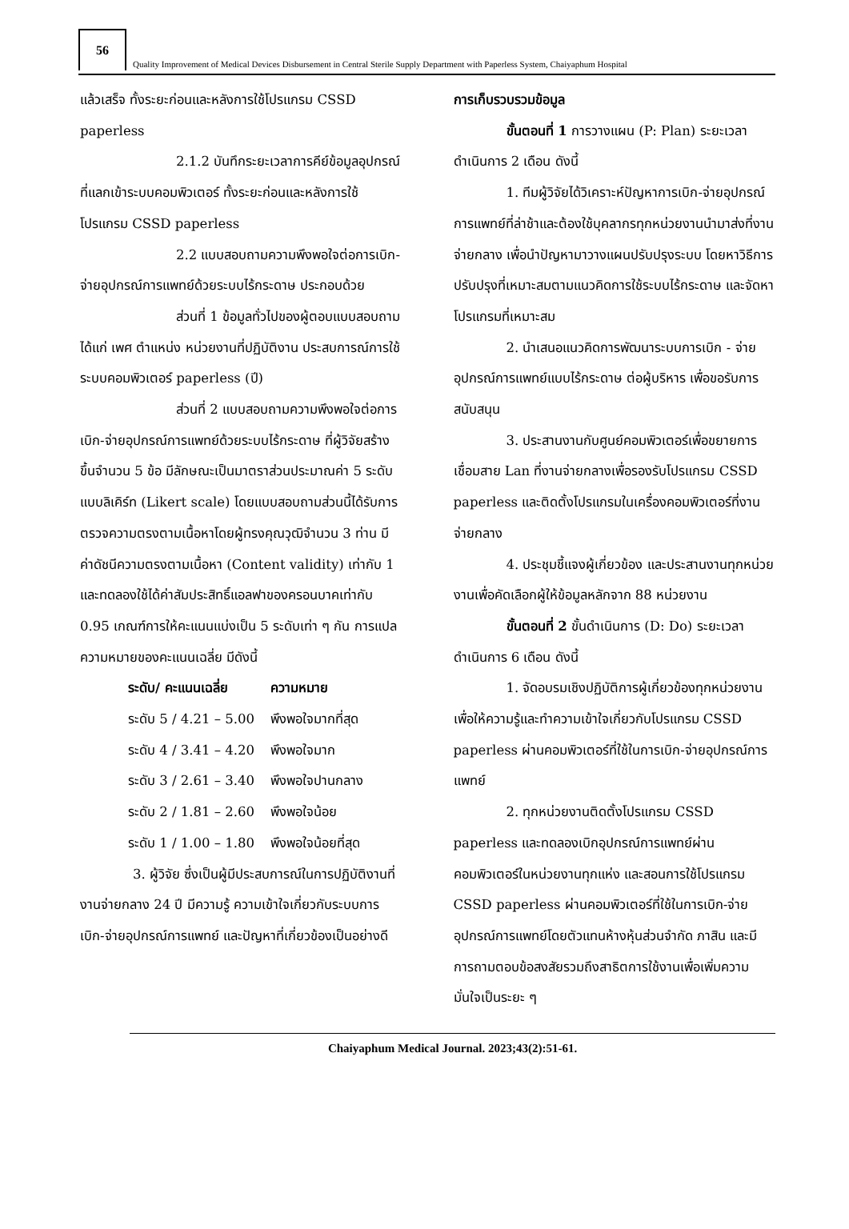56
Quality Improvement of Medical Devices Disbursement in Central Sterile Supply Department with Paperless System, Chaiyaphum Hospital
แล้วเสร็จ ทั้งระยะก่อนและหลังการใช้โปรแกรม CSSD paperless
2.1.2 บันทึกระยะเวลาการคีย์ข้อมูลอุปกรณ์ที่แลกเข้าระบบคอมพิวเตอร์ ทั้งระยะก่อนและหลังการใช้โปรแกรม CSSD paperless
2.2 แบบสอบถามความพึงพอใจต่อการเบิก-จ่ายอุปกรณ์การแพทย์ด้วยระบบไร้กระดาษ ประกอบด้วย
ส่วนที่ 1 ข้อมูลทั่วไปของผู้ตอบแบบสอบถาม ได้แก่ เพศ ตำแหน่ง หน่วยงานที่ปฏิบัติงาน ประสบการณ์การใช้ระบบคอมพิวเตอร์ paperless (ปี)
ส่วนที่ 2 แบบสอบถามความพึงพอใจต่อการเบิก-จ่ายอุปกรณ์การแพทย์ด้วยระบบไร้กระดาษ ที่ผู้วิจัยสร้างขึ้นจำนวน 5 ข้อ มีลักษณะเป็นมาตราส่วนประมาณค่า 5 ระดับแบบลิเคิร์ท (Likert scale) โดยแบบสอบถามส่วนนี้ได้รับการตรวจความตรงตามเนื้อหาโดยผู้ทรงคุณวุฒิจำนวน 3 ท่าน มีค่าดัชนีความตรงตามเนื้อหา (Content validity) เท่ากับ 1 และทดลองใช้ได้ค่าสัมประสิทธิ์แอลฟาของครอนบาคเท่ากับ 0.95 เกณฑ์การให้คะแนนแบ่งเป็น 5 ระดับเท่า ๆ กัน การแปลความหมายของคะแนนเฉลี่ย มีดังนี้
| ระดับ/ คะแนนเฉลี่ย | ความหมาย |
| --- | --- |
| ระดับ 5 / 4.21 – 5.00 | พึงพอใจมากที่สุด |
| ระดับ 4 / 3.41 – 4.20 | พึงพอใจมาก |
| ระดับ 3 / 2.61 – 3.40 | พึงพอใจปานกลาง |
| ระดับ 2 / 1.81 – 2.60 | พึงพอใจน้อย |
| ระดับ 1 / 1.00 – 1.80 | พึงพอใจน้อยที่สุด |
3. ผู้วิจัย ซึ่งเป็นผู้มีประสบการณ์ในการปฏิบัติงานที่งานจ่ายกลาง 24 ปี มีความรู้ ความเข้าใจเกี่ยวกับระบบการเบิก-จ่ายอุปกรณ์การแพทย์ และปัญหาที่เกี่ยวข้องเป็นอย่างดี
การเก็บรวบรวมข้อมูล
ขั้นตอนที่ 1 การวางแผน (P: Plan) ระยะเวลาดำเนินการ 2 เดือน ดังนี้
1. ทีมผู้วิจัยได้วิเคราะห์ปัญหาการเบิก-จ่ายอุปกรณ์การแพทย์ที่ล่าช้าและต้องใช้บุคลากรทุกหน่วยงานนำมาส่งที่งานจ่ายกลาง เพื่อนำปัญหามาวางแผนปรับปรุงระบบ โดยหาวิธีการปรับปรุงที่เหมาะสมตามแนวคิดการใช้ระบบไร้กระดาษ และจัดหาโปรแกรมที่เหมาะสม
2. นำเสนอแนวคิดการพัฒนาระบบการเบิก - จ่ายอุปกรณ์การแพทย์แบบไร้กระดาษ ต่อผู้บริหาร เพื่อขอรับการสนับสนุน
3. ประสานงานกับศูนย์คอมพิวเตอร์เพื่อขยายการเชื่อมสาย Lan ที่งานจ่ายกลางเพื่อรองรับโปรแกรม CSSD paperless และติดตั้งโปรแกรมในเครื่องคอมพิวเตอร์ที่งานจ่ายกลาง
4. ประชุมชี้แจงผู้เกี่ยวข้อง และประสานงานทุกหน่วยงานเพื่อคัดเลือกผู้ให้ข้อมูลหลักจาก 88 หน่วยงาน
ขั้นตอนที่ 2 ขั้นดำเนินการ (D: Do) ระยะเวลาดำเนินการ 6 เดือน ดังนี้
1. จัดอบรมเชิงปฏิบัติการผู้เกี่ยวข้องทุกหน่วยงานเพื่อให้ความรู้และทำความเข้าใจเกี่ยวกับโปรแกรม CSSD paperless ผ่านคอมพิวเตอร์ที่ใช้ในการเบิก-จ่ายอุปกรณ์การแพทย์
2. ทุกหน่วยงานติดตั้งโปรแกรม CSSD paperless และทดลองเบิกอุปกรณ์การแพทย์ผ่านคอมพิวเตอร์ในหน่วยงานทุกแห่ง และสอนการใช้โปรแกรม CSSD paperless ผ่านคอมพิวเตอร์ที่ใช้ในการเบิก-จ่ายอุปกรณ์การแพทย์โดยตัวแทนห้างหุ้นส่วนจำกัด ภาสิน และมีการถามตอบข้อสงสัยรวมถึงสาธิตการใช้งานเพื่อเพิ่มความมั่นใจเป็นระยะ ๆ
Chaiyaphum Medical Journal. 2023;43(2):51-61.